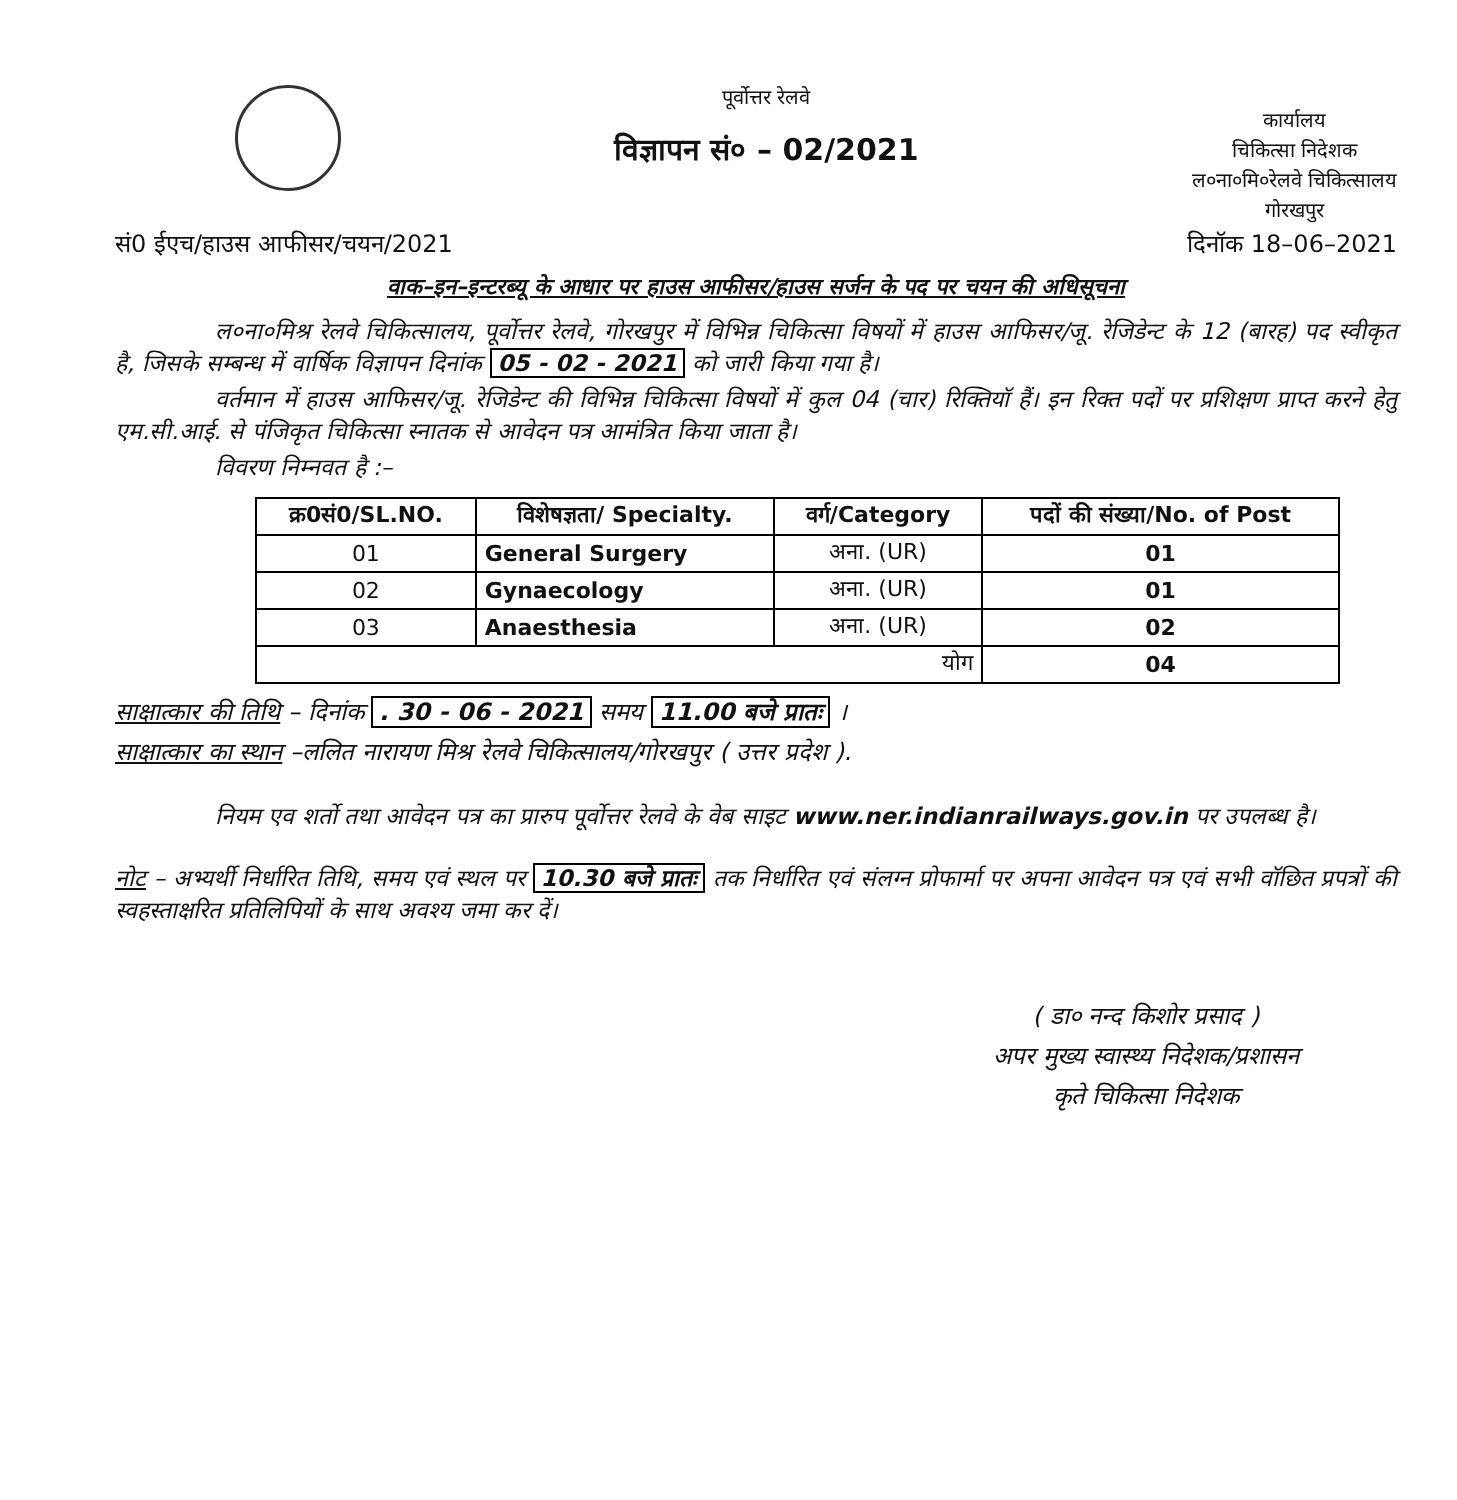पूर्वोत्तर रेलवे
विज्ञापन सं० – 02/2021
कार्यालय
चिकित्सा निदेशक
ल०ना०मि०रेलवे चिकित्सालय
गोरखपुर
सं0 ईएच/हाउस आफीसर/चयन/2021 दिनॉक 18–06–2021
वाक–इन–इन्टरब्यू के आधार पर हाउस आफीसर/हाउस सर्जन के पद पर चयन की अधिसूचना
ल०ना०मिश्र रेलवे चिकित्सालय, पूर्वोत्तर रेलवे, गोरखपुर में विभिन्न चिकित्सा विषयों में हाउस आफिसर/जू. रेजिडेन्ट के 12 (बारह) पद स्वीकृत है, जिसके सम्बन्ध में वार्षिक विज्ञापन दिनांक 05 - 02 - 2021 को जारी किया गया है।
वर्तमान में हाउस आफिसर/जू. रेजिडेन्ट की विभिन्न चिकित्सा विषयों में कुल 04 (चार) रिक्तियॉ हैं। इन रिक्त पदों पर प्रशिक्षण प्राप्त करने हेतु एम.सी.आई. से पंजिकृत चिकित्सा स्नातक से आवेदन पत्र आमंत्रित किया जाता है।
विवरण निम्नवत है :–
| क्र0सं0/SL.NO. | विशेषज्ञता/ Specialty. | वर्ग/Category | पदों की संख्या/No. of Post |
| --- | --- | --- | --- |
| 01 | General Surgery | अना. (UR) | 01 |
| 02 | Gynaecology | अना. (UR) | 01 |
| 03 | Anaesthesia | अना. (UR) | 02 |
| योग | | | 04 |
साक्षात्कार की तिथि – दिनांक . 30 - 06 - 2021 समय 11.00 बजे प्रातः ।
साक्षात्कार का स्थान –ललित नारायण मिश्र रेलवे चिकित्सालय/गोरखपुर ( उत्तर प्रदेश ).
नियम एव शर्तो तथा आवेदन पत्र का प्रारुप पूर्वोत्तर रेलवे के वेब साइट www.ner.indianrailways.gov.in पर उपलब्ध है।
नोट – अभ्यर्थी निर्धारित तिथि, समय एवं स्थल पर 10.30 बजे प्रातः तक निर्धारित एवं संलग्न प्रोफार्मा पर अपना आवेदन पत्र एवं सभी वॉछित प्रपत्रों की स्वहस्ताक्षरित प्रतिलिपियों के साथ अवश्य जमा कर दें।
( डा० नन्द किशोर प्रसाद )
अपर मुख्य स्वास्थ्य निदेशक/प्रशासन
कृते चिकित्सा निदेशक